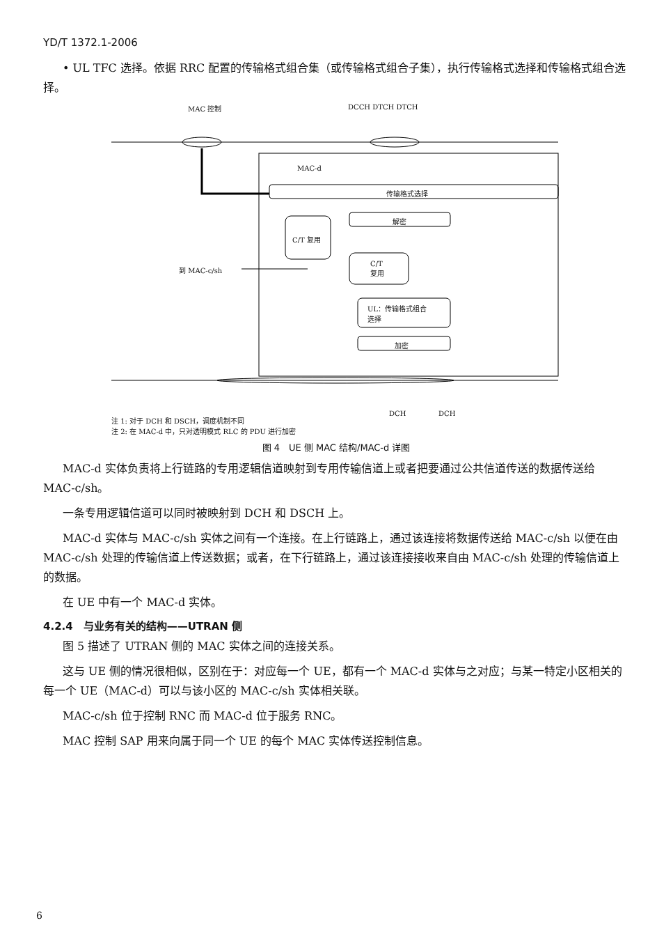YD/T 1372.1-2006
• UL TFC 选择。依据 RRC 配置的传输格式组合集（或传输格式组合子集），执行传输格式选择和传输格式组合选择。
MAC 控制 DCCH DTCH DTCH
MAC-d
传输格式选择
解密
C/T 复用
到 MAC-c/sh
C/T
复用
UL：传输格式组合
选择
加密
DCH DCH
注 1: 对于 DCH 和 DSCH，调度机制不同
注 2: 在 MAC-d 中，只对透明模式 RLC 的 PDU 进行加密
图 4　UE 侧 MAC 结构/MAC-d 详图
MAC-d 实体负责将上行链路的专用逻辑信道映射到专用传输信道上或者把要通过公共信道传送的数据传送给 MAC-c/sh。
一条专用逻辑信道可以同时被映射到 DCH 和 DSCH 上。
MAC-d 实体与 MAC-c/sh 实体之间有一个连接。在上行链路上，通过该连接将数据传送给 MAC-c/sh 以便在由 MAC-c/sh 处理的传输信道上传送数据；或者，在下行链路上，通过该连接接收来自由 MAC-c/sh 处理的传输信道上的数据。
在 UE 中有一个 MAC-d 实体。
4.2.4　与业务有关的结构——UTRAN 侧
图 5 描述了 UTRAN 侧的 MAC 实体之间的连接关系。
这与 UE 侧的情况很相似，区别在于：对应每一个 UE，都有一个 MAC-d 实体与之对应；与某一特定小区相关的每一个 UE（MAC-d）可以与该小区的 MAC-c/sh 实体相关联。
MAC-c/sh 位于控制 RNC 而 MAC-d 位于服务 RNC。
MAC 控制 SAP 用来向属于同一个 UE 的每个 MAC 实体传送控制信息。
6